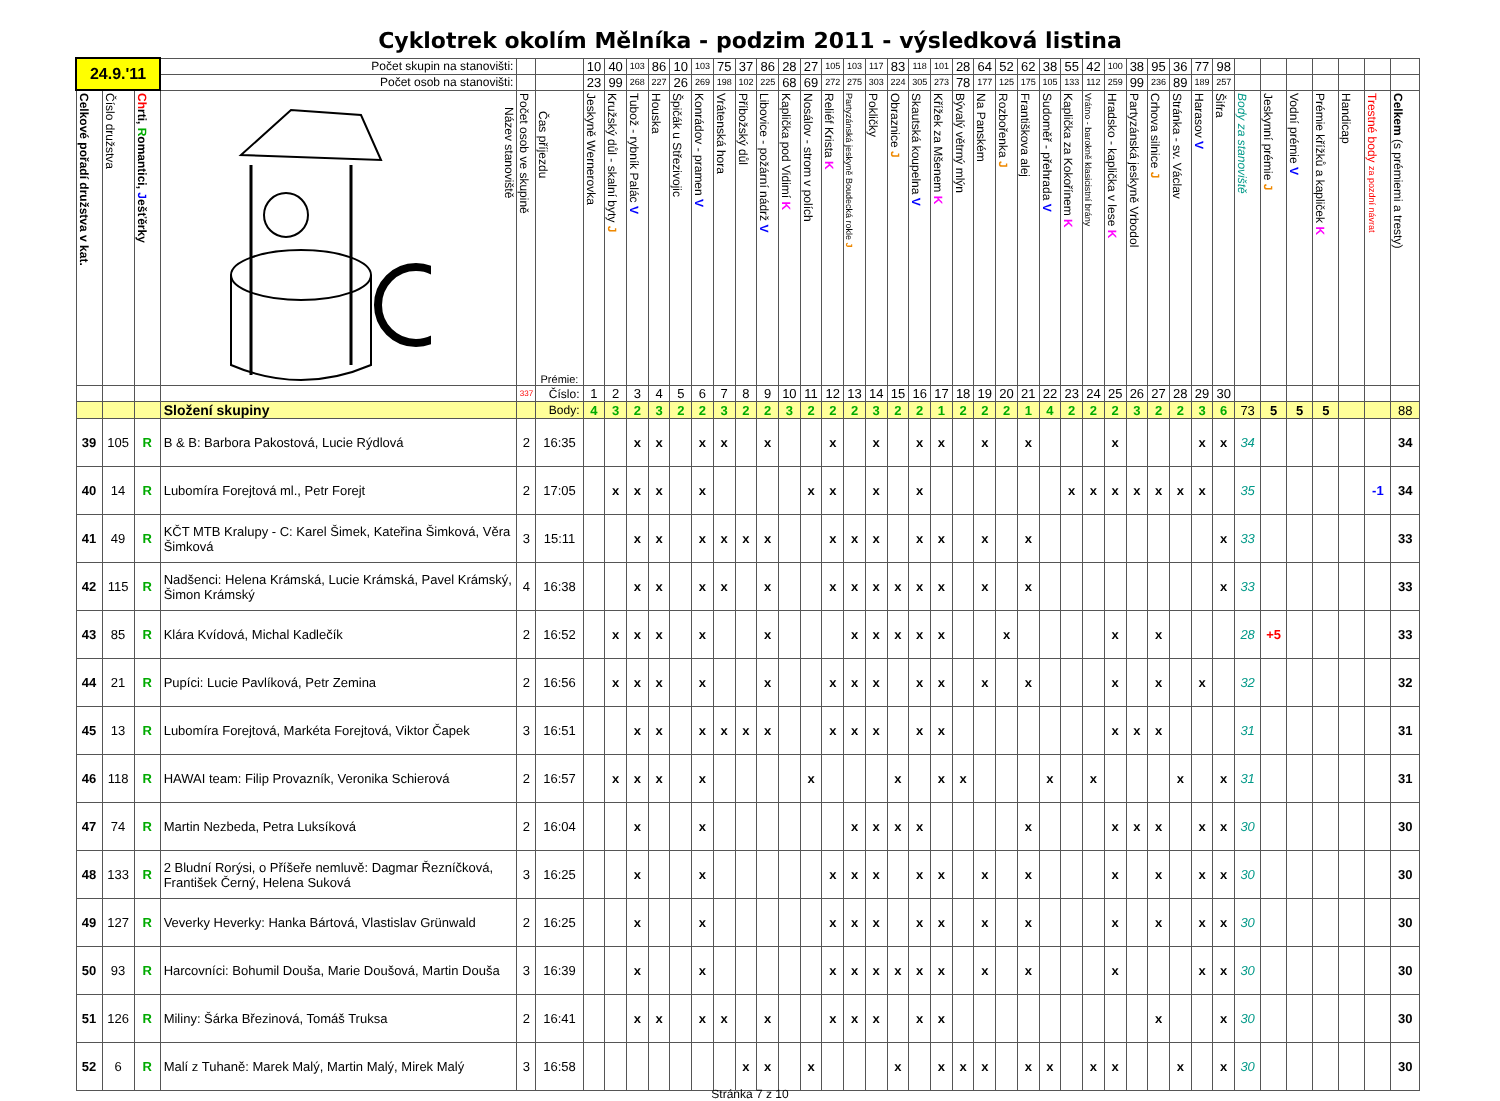Cyklotrek okolím Mělníka - podzim 2011 - výsledková listina
| 24.9.'11 | | | Počet skupin na stanovišti: | | | 10 | 40 | 103 | 86 | 10 | 103 | 75 | 37 | 86 | 28 | 27 | 105 | 103 | 117 | 83 | 118 | 101 | 28 | 64 | 52 | 62 | 38 | 55 | 42 | 100 | 38 | 95 | 36 | 77 | 98 | | | | | | | |
| | | | Počet osob na stanovišti: | | | 23 | 99 | 268 | 227 | 26 | 269 | 198 | 102 | 225 | 68 | 69 | 272 | 275 | 303 | 224 | 305 | 273 | 78 | 177 | 125 | 175 | 105 | 133 | 112 | 259 | 99 | 236 | 89 | 189 | 257 | | | | | | | |
| Celkové pořadí družstva v kat. | Číslo družstva | Ch rti, R omantici, J ešťěrky | Název stanoviště | Počet osob ve skupině | Čas příjezdu Prémie: | Jeskyně Wernerovka | Kružský důl - skalní byty J | Tubož - rybník Palác V | Houska | Špičák u Střezivojic | Konrádov - pramen V | Vrátenská hora | Příbožský důl | Libovice - požární nádrž V | Kaplička pod Vidimí K | Nosálov - strom v polích | Reliéf Krista K | Partyzánská jeskyně Boudecká rokle J | Pokličky | Obraznice J | Skautská koupelna V | Křížek za Mšenem K | Bývalý větrný mlýn | Na Panském | Rozbořenka J | Františkova alej | Sudoměř - přehrada V | Kaplička za Kokořínem K | Vrátno - barokně klasicistní brány | Hradsko - kaplička v lese K | Partyzánská jeskyně Vrbodol | Crhova silnice J | Stránka - sv. Václav | Harasov V | Šifra | Body za stanoviště | Jeskynní prémie J | Vodní prémie V | Prémie křížků a kapliček K | Handicap | Trestné body za pozdní návrat | Celkem (s prémiemi a tresty) |
| | | | | 337 | Číslo: | 1 | 2 | 3 | 4 | 5 | 6 | 7 | 8 | 9 | 10 | 11 | 12 | 13 | 14 | 15 | 16 | 17 | 18 | 19 | 20 | 21 | 22 | 23 | 24 | 25 | 26 | 27 | 28 | 29 | 30 | | | | | | | |
| | | | Složení skupiny | | Body: | 4 | 3 | 2 | 3 | 2 | 2 | 3 | 2 | 2 | 3 | 2 | 2 | 2 | 3 | 2 | 2 | 1 | 2 | 2 | 2 | 1 | 4 | 2 | 2 | 2 | 3 | 2 | 2 | 3 | 6 | 73 | 5 | 5 | 5 | | | 88 |
| 39 | 105 | R | B & B: Barbora Pakostová, Lucie Rýdlová | 2 | 16:35 | | | x | x | | x | x | | x | | | x | | x | | x | x | | x | | x | | | | x | | | | x | x | 34 | | | | | | 34 |
| 40 | 14 | R | Lubomíra Forejtová ml., Petr Forejt | 2 | 17:05 | | x | x | x | | x | | | | | x | x | | x | | x | | | | | | | x | x | x | x | x | x | x | | 35 | | | | | -1 | 34 |
| 41 | 49 | R | KČT MTB Kralupy - C: Karel Šimek, Kateřina Šimková, Věra Šimková | 3 | 15:11 | | | x | x | | x | x | x | x | | | x | x | x | | x | x | | x | | x | | | | | | | | | x | 33 | | | | | | 33 |
| 42 | 115 | R | Nadšenci: Helena Krámská, Lucie Krámská, Pavel Krámský, Šimon Krámský | 4 | 16:38 | | | x | x | | x | x | | x | | | x | x | x | x | x | x | | x | | x | | | | | | | | | x | 33 | | | | | | 33 |
| 43 | 85 | R | Klára Kvídová, Michal Kadlečík | 2 | 16:52 | | x | x | x | | x | | | x | | | | x | x | x | x | x | | | x | | | | | x | | x | | | | 28 | +5 | | | | | 33 |
| 44 | 21 | R | Pupíci: Lucie Pavlíková, Petr Zemina | 2 | 16:56 | | x | x | x | | x | | | x | | | x | x | x | | x | x | | x | | x | | | | x | | x | | x | | 32 | | | | | | 32 |
| 45 | 13 | R | Lubomíra Forejtová, Markéta Forejtová, Viktor Čapek | 3 | 16:51 | | | x | x | | x | x | x | x | | | x | x | x | | x | x | | | | | | | | x | x | x | | | | 31 | | | | | | 31 |
| 46 | 118 | R | HAWAI team: Filip Provazník, Veronika Schierová | 2 | 16:57 | | x | x | x | | x | | | | | x | | | | x | | x | x | | | | x | | x | | | | x | | x | 31 | | | | | | 31 |
| 47 | 74 | R | Martin Nezbeda, Petra Luksíková | 2 | 16:04 | | | x | | | x | | | | | | | x | x | x | x | | | | | x | | | | x | x | x | | x | x | 30 | | | | | | 30 |
| 48 | 133 | R | 2 Bludní Rorýsi, o Příšeře nemluvě: Dagmar Řezníčková, František Černý, Helena Suková | 3 | 16:25 | | | x | | | x | | | | | | x | x | x | | x | x | | x | | x | | | | x | | x | | x | x | 30 | | | | | | 30 |
| 49 | 127 | R | Veverky Heverky: Hanka Bártová, Vlastislav Grünwald | 2 | 16:25 | | | x | | | x | | | | | | x | x | x | | x | x | | x | | x | | | | x | | x | | x | x | 30 | | | | | | 30 |
| 50 | 93 | R | Harcovníci: Bohumil Douša, Marie Doušová, Martin Douša | 3 | 16:39 | | | x | | | x | | | | | | x | x | x | x | x | x | | x | | x | | | | x | | | | x | x | 30 | | | | | | 30 |
| 51 | 126 | R | Miliny: Šárka Březinová, Tomáš Truksa | 2 | 16:41 | | | x | x | | x | x | | x | | | x | x | x | | x | x | | | | | | | | | | x | | | x | 30 | | | | | | 30 |
| 52 | 6 | R | Malí z Tuhaně: Marek Malý, Martin Malý, Mirek Malý | 3 | 16:58 | | | | | | | | x | x | | x | | | | x | | x | x | x | | x | x | | x | x | | | x | | x | 30 | | | | | | 30 |
Stránka 7 z 10